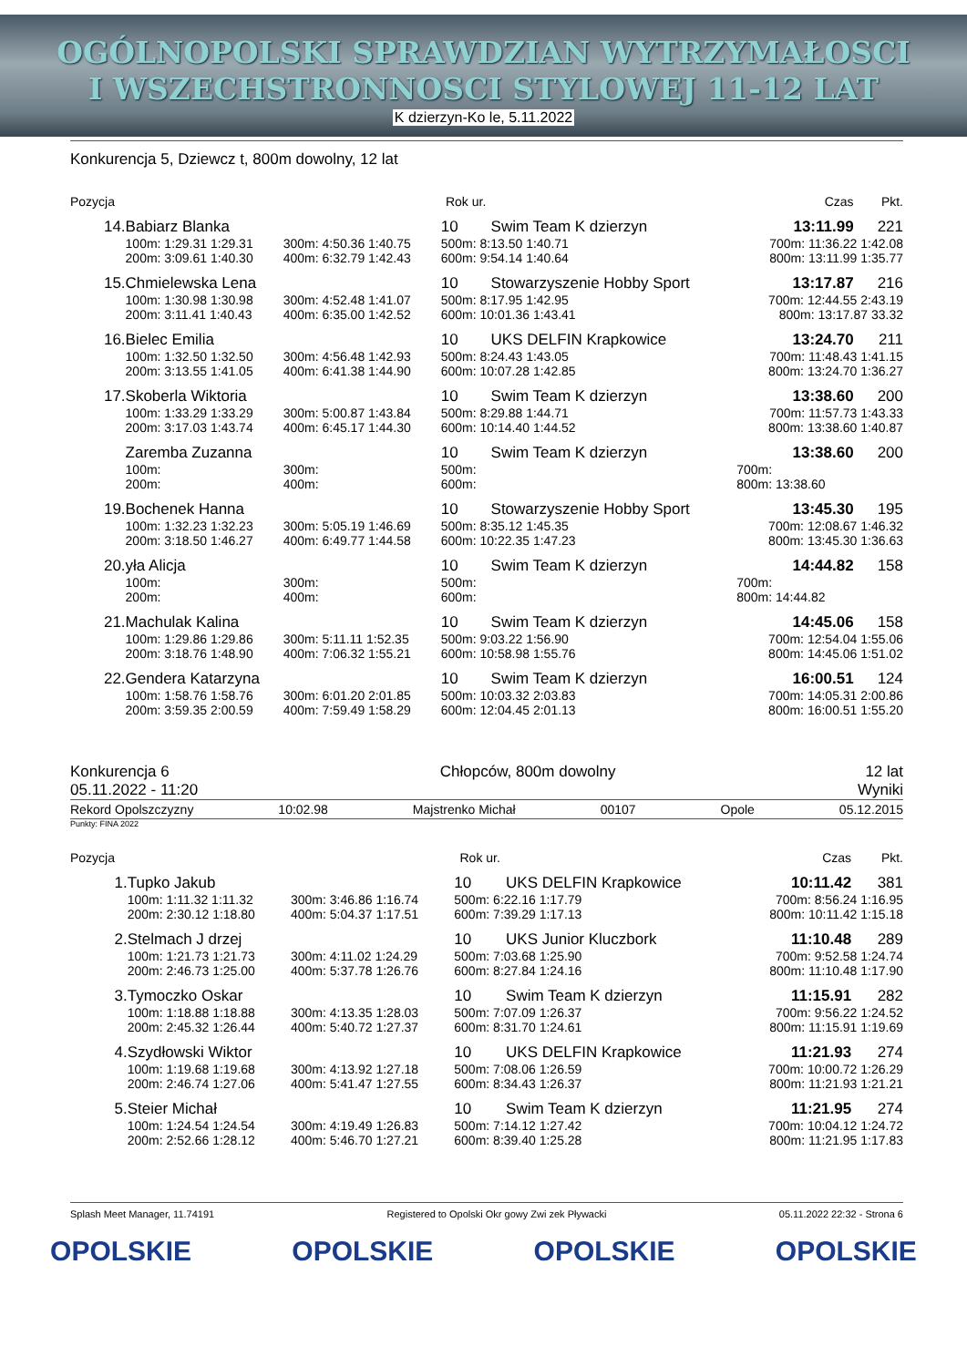OGÓLNOPOLSKI SPRAWDZIAN WYTRZYMAŁOSCI
I WSZECHSTRONNOSCI STYLOWEJ 11-12 LAT
K dzierzyn-Ko le, 5.11.2022
Konkurencja 5, Dziewcz t, 800m dowolny, 12 lat
| Pozycja | | | | | Rok ur. | | | | | Czas | Pkt. |
| --- | --- | --- | --- | --- | --- | --- | --- | --- | --- | --- | --- |
| 14. | Babiarz Blanka | | | | 10 | Swim Team K dzierzyn | | | | 13:11.99 | 221 |
| | 100m: 1:29.31 1:29.31 | 300m: 4:50.36 1:40.75 | 500m: 8:13.50 1:40.71 | | | | | | | 700m: 11:36.22 1:42.08 | |
| | 200m: 3:09.61 1:40.30 | 400m: 6:32.79 1:42.43 | 600m: 9:54.14 1:40.64 | | | | | | | 800m: 13:11.99 1:35.77 | |
| 15. | Chmielewska Lena | | | | 10 | Stowarzyszenie Hobby Sport | | | | 13:17.87 | 216 |
| | 100m: 1:30.98 1:30.98 | 300m: 4:52.48 1:41.07 | 500m: 8:17.95 1:42.95 | | | | | | | 700m: 12:44.55 2:43.19 | |
| | 200m: 3:11.41 1:40.43 | 400m: 6:35.00 1:42.52 | 600m: 10:01.36 1:43.41 | | | | | | | 800m: 13:17.87 33.32 | |
| 16. | Bielec Emilia | | | | 10 | UKS DELFIN Krapkowice | | | | 13:24.70 | 211 |
| | 100m: 1:32.50 1:32.50 | 300m: 4:56.48 1:42.93 | 500m: 8:24.43 1:43.05 | | | | | | | 700m: 11:48.43 1:41.15 | |
| | 200m: 3:13.55 1:41.05 | 400m: 6:41.38 1:44.90 | 600m: 10:07.28 1:42.85 | | | | | | | 800m: 13:24.70 1:36.27 | |
| 17. | Skoberla Wiktoria | | | | 10 | Swim Team K dzierzyn | | | | 13:38.60 | 200 |
| | 100m: 1:33.29 1:33.29 | 300m: 5:00.87 1:43.84 | 500m: 8:29.88 1:44.71 | | | | | | | 700m: 11:57.73 1:43.33 | |
| | 200m: 3:17.03 1:43.74 | 400m: 6:45.17 1:44.30 | 600m: 10:14.40 1:44.52 | | | | | | | 800m: 13:38.60 1:40.87 | |
| | Zaremba Zuzanna | | | | 10 | Swim Team K dzierzyn | | | | 13:38.60 | 200 |
| | 100m: | 300m: | 500m: | | | | | | | 700m: | |
| | 200m: | 400m: | 600m: | | | | | | | 800m: 13:38.60 | |
| 19. | Bochenek Hanna | | | | 10 | Stowarzyszenie Hobby Sport | | | | 13:45.30 | 195 |
| | 100m: 1:32.23 1:32.23 | 300m: 5:05.19 1:46.69 | 500m: 8:35.12 1:45.35 | | | | | | | 700m: 12:08.67 1:46.32 | |
| | 200m: 3:18.50 1:46.27 | 400m: 6:49.77 1:44.58 | 600m: 10:22.35 1:47.23 | | | | | | | 800m: 13:45.30 1:36.63 | |
| 20. | yła Alicja | | | | 10 | Swim Team K dzierzyn | | | | 14:44.82 | 158 |
| | 100m: | 300m: | 500m: | | | | | | | 700m: | |
| | 200m: | 400m: | 600m: | | | | | | | 800m: 14:44.82 | |
| 21. | Machulak Kalina | | | | 10 | Swim Team K dzierzyn | | | | 14:45.06 | 158 |
| | 100m: 1:29.86 1:29.86 | 300m: 5:11.11 1:52.35 | 500m: 9:03.22 1:56.90 | | | | | | | 700m: 12:54.04 1:55.06 | |
| | 200m: 3:18.76 1:48.90 | 400m: 7:06.32 1:55.21 | 600m: 10:58.98 1:55.76 | | | | | | | 800m: 14:45.06 1:51.02 | |
| 22. | Gendera Katarzyna | | | | 10 | Swim Team K dzierzyn | | | | 16:00.51 | 124 |
| | 100m: 1:58.76 1:58.76 | 300m: 6:01.20 2:01.85 | 500m: 10:03.32 2:03.83 | | | | | | | 700m: 14:05.31 2:00.86 | |
| | 200m: 3:59.35 2:00.59 | 400m: 7:59.49 1:58.29 | 600m: 12:04.45 2:01.13 | | | | | | | 800m: 16:00.51 1:55.20 | |
Konkurencja 6
05.11.2022 - 11:20
Chłopców, 800m dowolny 12 lat
Wyniki
Rekord Opolszczyzny 10:02.98 Majstrenko Michał 00107 Opole 05.12.2015
Punkty: FINA 2022
| Pozycja | | | | | Rok ur. | | | | | Czas | Pkt. |
| --- | --- | --- | --- | --- | --- | --- | --- | --- | --- | --- | --- |
| 1. | Tupko Jakub | | | | 10 | UKS DELFIN Krapkowice | | | | 10:11.42 | 381 |
| | 100m: 1:11.32 1:11.32 | 300m: 3:46.86 1:16.74 | 500m: 6:22.16 1:17.79 | | | | | | | 700m: 8:56.24 1:16.95 | |
| | 200m: 2:30.12 1:18.80 | 400m: 5:04.37 1:17.51 | 600m: 7:39.29 1:17.13 | | | | | | | 800m: 10:11.42 1:15.18 | |
| 2. | Stelmach J drzej | | | | 10 | UKS Junior Kluczbork | | | | 11:10.48 | 289 |
| | 100m: 1:21.73 1:21.73 | 300m: 4:11.02 1:24.29 | 500m: 7:03.68 1:25.90 | | | | | | | 700m: 9:52.58 1:24.74 | |
| | 200m: 2:46.73 1:25.00 | 400m: 5:37.78 1:26.76 | 600m: 8:27.84 1:24.16 | | | | | | | 800m: 11:10.48 1:17.90 | |
| 3. | Tymoczko Oskar | | | | 10 | Swim Team K dzierzyn | | | | 11:15.91 | 282 |
| | 100m: 1:18.88 1:18.88 | 300m: 4:13.35 1:28.03 | 500m: 7:07.09 1:26.37 | | | | | | | 700m: 9:56.22 1:24.52 | |
| | 200m: 2:45.32 1:26.44 | 400m: 5:40.72 1:27.37 | 600m: 8:31.70 1:24.61 | | | | | | | 800m: 11:15.91 1:19.69 | |
| 4. | Szydłowski Wiktor | | | | 10 | UKS DELFIN Krapkowice | | | | 11:21.93 | 274 |
| | 100m: 1:19.68 1:19.68 | 300m: 4:13.92 1:27.18 | 500m: 7:08.06 1:26.59 | | | | | | | 700m: 10:00.72 1:26.29 | |
| | 200m: 2:46.74 1:27.06 | 400m: 5:41.47 1:27.55 | 600m: 8:34.43 1:26.37 | | | | | | | 800m: 11:21.93 1:21.21 | |
| 5. | Steier Michał | | | | 10 | Swim Team K dzierzyn | | | | 11:21.95 | 274 |
| | 100m: 1:24.54 1:24.54 | 300m: 4:19.49 1:26.83 | 500m: 7:14.12 1:27.42 | | | | | | | 700m: 10:04.12 1:24.72 | |
| | 200m: 2:52.66 1:28.12 | 400m: 5:46.70 1:27.21 | 600m: 8:39.40 1:25.28 | | | | | | | 800m: 11:21.95 1:17.83 | |
Splash Meet Manager, 11.74191 Registered to Opolski Okr gowy Zwi zek Pływacki 05.11.2022 22:32 - Strona 6
OPOLSKIE OPOLSKIE OPOLSKIE OPOLSKIE